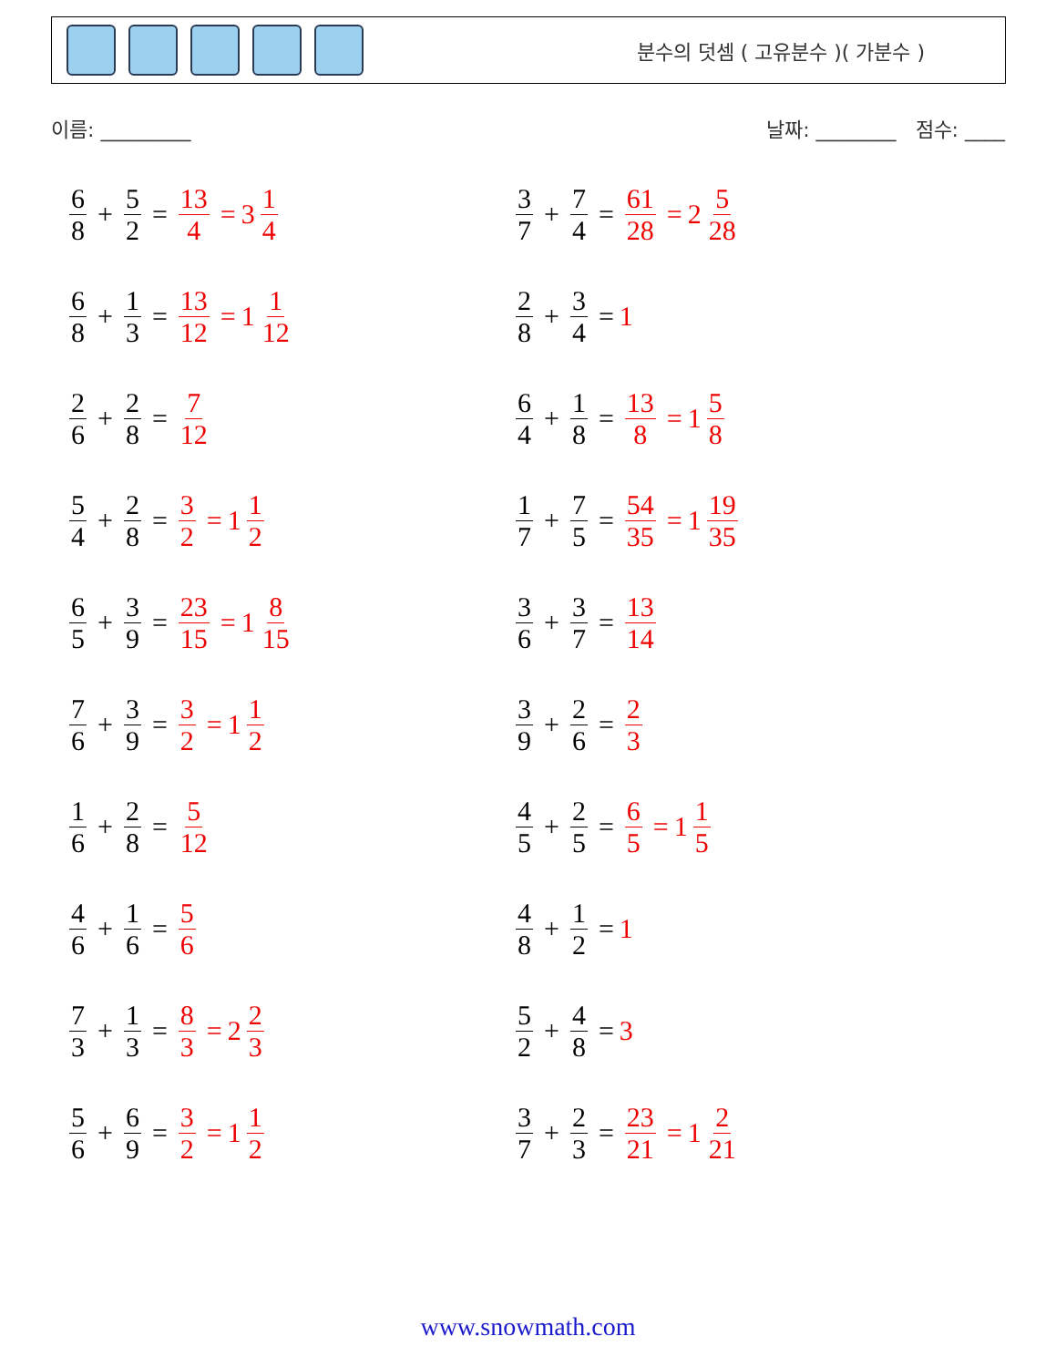분수의 덧셈 ( 고유분수 )( 가분수 )
이름: _________ 날짜: ________ 점수: ____
6 8 + 5 2 = 13 4 = 3 1 4
3 7 + 7 4 = 61 28 = 2 5 28
6 8 + 1 3 = 13 12 = 1 1 12
2 8 + 3 4 = 1
2 6 + 2 8 = 7 12
6 4 + 1 8 = 13 8 = 1 5 8
5 4 + 2 8 = 3 2 = 1 1 2
1 7 + 7 5 = 54 35 = 1 19 35
6 5 + 3 9 = 23 15 = 1 8 15
3 6 + 3 7 = 13 14
7 6 + 3 9 = 3 2 = 1 1 2
3 9 + 2 6 = 2 3
1 6 + 2 8 = 5 12
4 5 + 2 5 = 6 5 = 1 1 5
4 6 + 1 6 = 5 6
4 8 + 1 2 = 1
7 3 + 1 3 = 8 3 = 2 2 3
5 2 + 4 8 = 3
5 6 + 6 9 = 3 2 = 1 1 2
3 7 + 2 3 = 23 21 = 1 2 21
www.snowmath.com